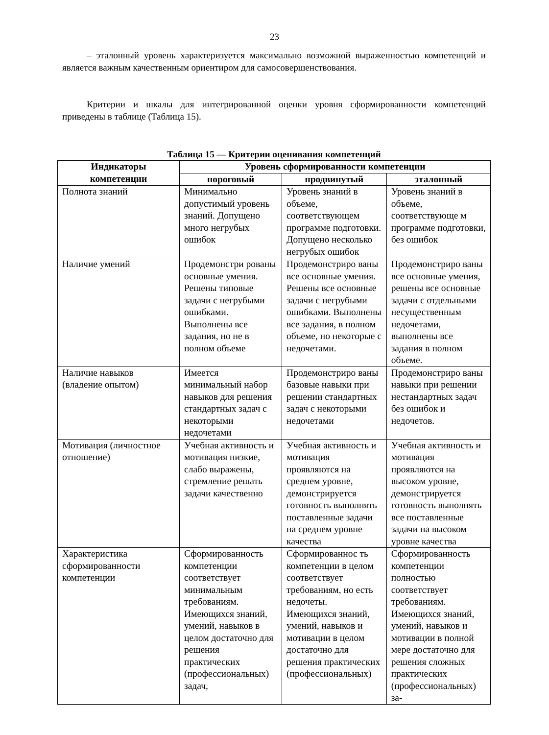23
– эталонный уровень характеризуется максимально возможной выраженностью компетенций и является важным качественным ориентиром для самосовершенствования.
Критерии и шкалы для интегрированной оценки уровня сформированности компетенций приведены в таблице (Таблица 15).
Таблица 15 — Критерии оценивания компетенций
| Индикаторы компетенции | Уровень сформированности компетенции | | |
| --- | --- | --- | --- |
| | пороговый | продвинутый | эталонный |
| Полнота знаний | Минимально допустимый уровень знаний. Допущено много негрубых ошибок | Уровень знаний в объеме, соответствующем программе подготовки. Допущено несколько негрубых ошибок | Уровень знаний в объеме, соответствующе м программе подготовки, без ошибок |
| Наличие умений | Продемонстри рованы основные умения. Решены типовые задачи с негрубыми ошибками. Выполнены все задания, но не в полном объеме | Продемонстриро ваны все основные умения. Решены все основные задачи с негрубыми ошибками. Выполнены все задания, в полном объеме, но некоторые с недочетами. | Продемонстриро ваны все основные умения, решены все основные задачи с отдельными несущественным недочетами, выполнены все задания в полном объеме. |
| Наличие навыков (владение опытом) | Имеется минимальный набор навыков для решения стандартных задач с некоторыми недочетами | Продемонстриро ваны базовые навыки при решении стандартных задач с некоторыми недочетами | Продемонстриро ваны навыки при решении нестандартных задач без ошибок и недочетов. |
| Мотивация (личностное отношение) | Учебная активность и мотивация низкие, слабо выражены, стремление решать задачи качественно | Учебная активность и мотивация проявляются на среднем уровне, демонстрируется готовность выполнять поставленные задачи на среднем уровне качества | Учебная активность и мотивация проявляются на высоком уровне, демонстрируется готовность выполнять все поставленные задачи на высоком уровне качества |
| Характеристика сформированности компетенции | Сформированность компетенции соответствует минимальным требованиям. Имеющихся знаний, умений, навыков в целом достаточно для решения практических (профессиональных) задач, | Сформированнос ть компетенции в целом соответствует требованиям, но есть недочеты. Имеющихся знаний, умений, навыков и мотивации в целом достаточно для решения практических (профессиональных) | Сформированность компетенции полностью соответствует требованиям. Имеющихся знаний, умений, навыков и мотивации в полной мере достаточно для решения сложных практических (профессиональных) за- |